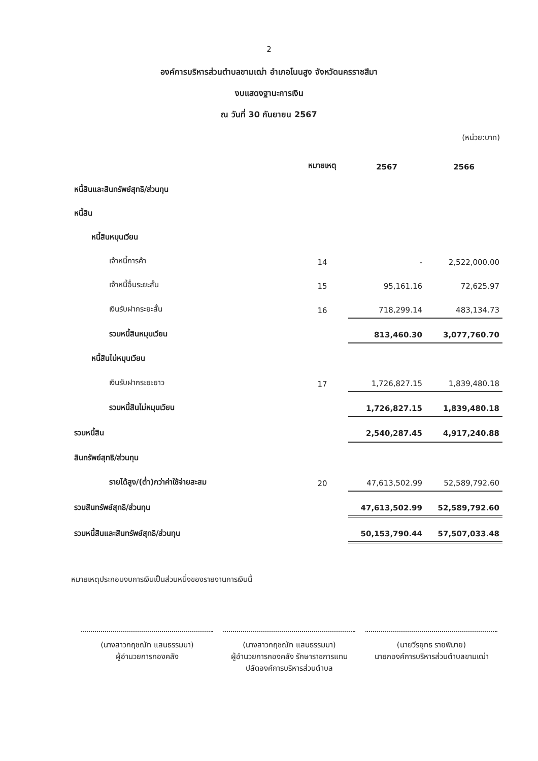2
องค์การบริหารส่วนตำบลขามเฒ่า อำเภอโนนสูง จังหวัดนครราชสีมา
งบแสดงฐานะการเงิน
ณ วันที่ 30 กันยายน 2567
(หน่วย:บาท)
| | หมายเหตุ | 2567 | 2566 |
| --- | --- | --- | --- |
| หนี้สินและสินทรัพย์สุทธิ/ส่วนทุน | | | |
| หนี้สิน | | | |
| หนี้สินหมุนเวียน | | | |
| เจ้าหนี้การค้า | 14 | - | 2,522,000.00 |
| เจ้าหนี้อื่นระยะสั้น | 15 | 95,161.16 | 72,625.97 |
| เงินรับฝากระยะสั้น | 16 | 718,299.14 | 483,134.73 |
| รวมหนี้สินหมุนเวียน | | 813,460.30 | 3,077,760.70 |
| หนี้สินไม่หมุนเวียน | | | |
| เงินรับฝากระยะยาว | 17 | 1,726,827.15 | 1,839,480.18 |
| รวมหนี้สินไม่หมุนเวียน | | 1,726,827.15 | 1,839,480.18 |
| รวมหนี้สิน | | 2,540,287.45 | 4,917,240.88 |
| สินทรัพย์สุทธิ/ส่วนทุน | | | |
| รายได้สูง/(ต่ำ)กว่าค่าใช้จ่ายสะสม | 20 | 47,613,502.99 | 52,589,792.60 |
| รวมสินทรัพย์สุทธิ/ส่วนทุน | | 47,613,502.99 | 52,589,792.60 |
| รวมหนี้สินและสินทรัพย์สุทธิ/ส่วนทุน | | 50,153,790.44 | 57,507,033.48 |
หมายเหตุประกอบงบการเงินเป็นส่วนหนึ่งของรายงานการเงินนี้
(นางสาวกฤชณัท แสนธรรมมา)
ผู้อำนวยการกองคลัง
(นางสาวกฤชณัท แสนธรรมมา)
ผู้อำนวยการกองคลัง รักษาราชการแทน
ปลัดองค์การบริหารส่วนตำบล
(นายวีรยุทธ รายพิมาย)
นายกองค์การบริหารส่วนตำบลขามเฒ่า